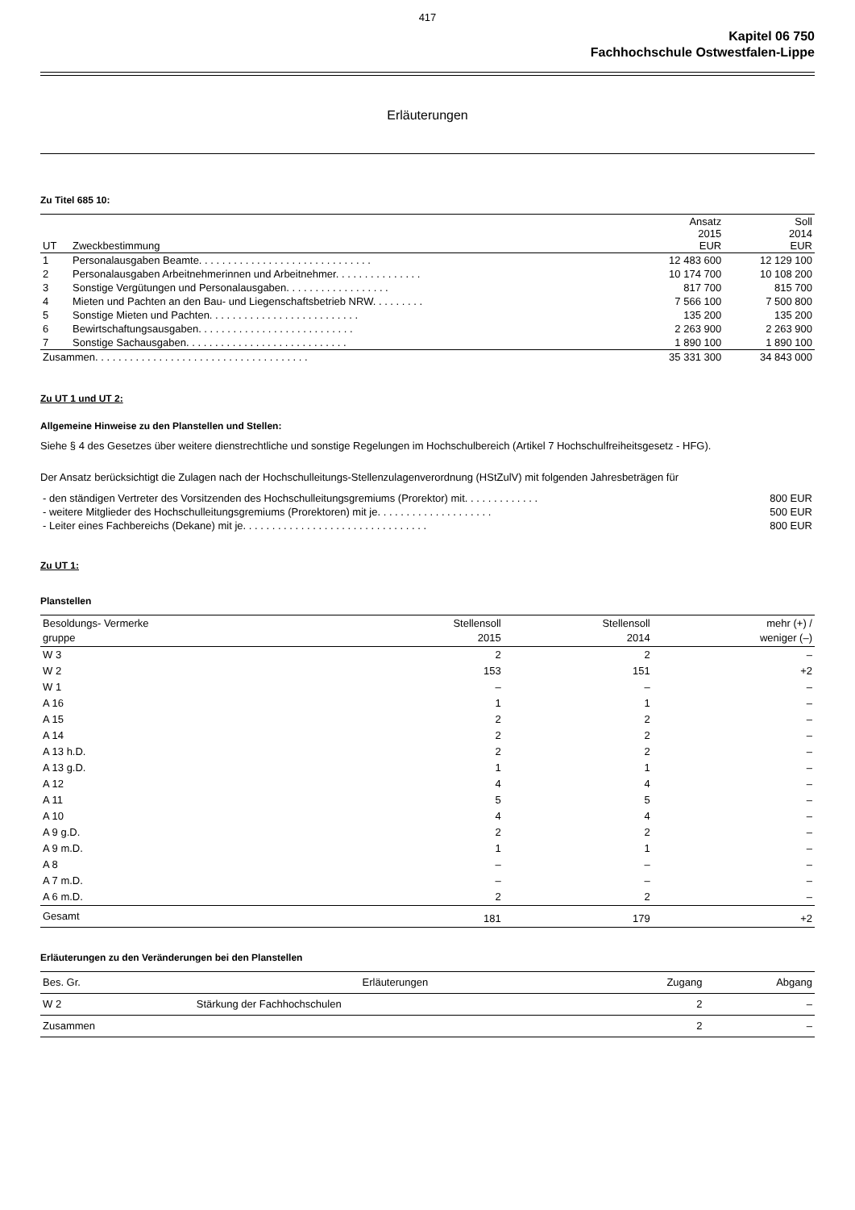417
Kapitel 06 750
Fachhochschule Ostwestfalen-Lippe
Erläuterungen
Zu Titel 685 10:
| UT | Zweckbestimmung | Ansatz 2015 EUR | Soll 2014 EUR |
| --- | --- | --- | --- |
| 1 | Personalausgaben Beamte. . . . . . . . . . . . . . . . . . . . . . . . . . . . . . | 12 483 600 | 12 129 100 |
| 2 | Personalausgaben Arbeitnehmerinnen und Arbeitnehmer. . . . . . . . . . . . . . . | 10 174 700 | 10 108 200 |
| 3 | Sonstige Vergütungen und Personalausgaben. . . . . . . . . . . . . . . . . . | 817 700 | 815 700 |
| 4 | Mieten und Pachten an den Bau- und Liegenschaftsbetrieb NRW. . . . . . . . . | 7 566 100 | 7 500 800 |
| 5 | Sonstige Mieten und Pachten. . . . . . . . . . . . . . . . . . . . . . . . . . | 135 200 | 135 200 |
| 6 | Bewirtschaftungsausgaben. . . . . . . . . . . . . . . . . . . . . . . . . . . | 2 263 900 | 2 263 900 |
| 7 | Sonstige Sachausgaben. . . . . . . . . . . . . . . . . . . . . . . . . . . . | 1 890 100 | 1 890 100 |
| Zusammen. . . . . . . . . . . . . . . . . . . . . . . . . . . . . . . . . . . . . | | 35 331 300 | 34 843 000 |
Zu UT 1 und UT 2:
Allgemeine Hinweise zu den Planstellen und Stellen:
Siehe § 4 des Gesetzes über weitere dienstrechtliche und sonstige Regelungen im Hochschulbereich (Artikel 7 Hochschulfreiheitsgesetz - HFG).
Der Ansatz berücksichtigt die Zulagen nach der Hochschulleitungs-Stellenzulagenverordnung (HStZulV) mit folgenden Jahresbeträgen für
| - den ständigen Vertreter des Vorsitzenden des Hochschulleitungsgremiums (Prorektor) mit. . . . . . . . . . . . . | 800 EUR |
| - weitere Mitglieder des Hochschulleitungsgremiums (Prorektoren) mit je. . . . . . . . . . . . . . . . . . . . | 500 EUR |
| - Leiter eines Fachbereichs (Dekane) mit je. . . . . . . . . . . . . . . . . . . . . . . . . . . . . . . . | 800 EUR |
Zu UT 1:
Planstellen
| Besoldungs- Vermerke gruppe | Stellensoll 2015 | Stellensoll 2014 | mehr (+) / weniger (–) |
| --- | --- | --- | --- |
| W 3 | 2 | 2 | – |
| W 2 | 153 | 151 | +2 |
| W 1 | – | – | – |
| A 16 | 1 | 1 | – |
| A 15 | 2 | 2 | – |
| A 14 | 2 | 2 | – |
| A 13 h.D. | 2 | 2 | – |
| A 13 g.D. | 1 | 1 | – |
| A 12 | 4 | 4 | – |
| A 11 | 5 | 5 | – |
| A 10 | 4 | 4 | – |
| A 9 g.D. | 2 | 2 | – |
| A 9 m.D. | 1 | 1 | – |
| A 8 | – | – | – |
| A 7 m.D. | – | – | – |
| A 6 m.D. | 2 | 2 | – |
| Gesamt | 181 | 179 | +2 |
Erläuterungen zu den Veränderungen bei den Planstellen
| Bes. Gr. | Erläuterungen | Zugang | Abgang |
| --- | --- | --- | --- |
| W 2 | Stärkung der Fachhochschulen | 2 | – |
| Zusammen | | 2 | – |